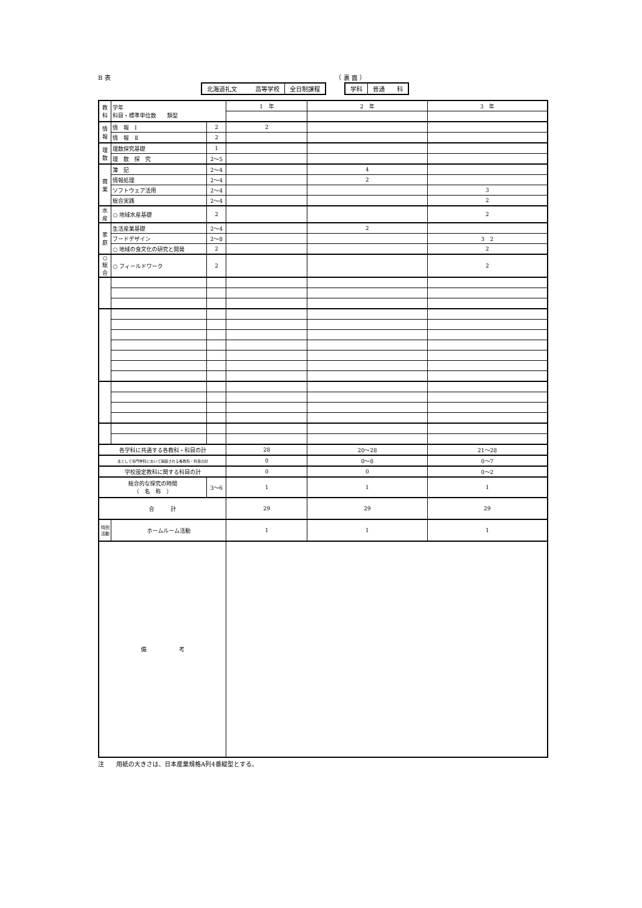B 表 （ 裏 面 ）
北海道礼文　　　高等学校 全日制課程 学科 普通　　科
| 教科 | 学年 科目・標準単位数 類型 | | 1 年 | 2 年 | 3 年 |
| 情報 | 情 報 Ⅰ | 2 | 2 | | |
| | 情 報 Ⅱ | 2 | | | |
| 理数 | 理数探究基礎 | 1 | | | |
| | 理 数 探 究 | 2〜5 | | | |
| 商業 | 簿 記 | 2〜4 | | 4 | |
| | 情報処理 | 2〜4 | | 2 | |
| | ソフトウェア活用 | 2〜4 | | | 3 |
| | 総合実践 | 2〜4 | | | 2 |
| 水産 | ○ 地域水産基礎 | 2 | | | 2 |
| 家庭 | 生活産業基礎 | 2〜4 | | 2 | |
| | フードデザイン | 2〜8 | | | 3 2 |
| | ○ 地域の食文化の研究と開発 | 2 | | | 2 |
| ○総合 | ○ フィールドワーク | 2 | | | 2 |
| 各学科に共通する各教科・科目の計 | | | 28 | 20〜28 | 21〜28 |
| 主として専門学科において開設される各教科・科目の計 | | | 0 | 0〜8 | 0〜7 |
| 学校設定教科に関する科目の計 | | | 0 | 0 | 0〜2 |
| 総合的な探究の時間 （ 名 称 ） | | 3〜6 | 1 | 1 | 1 |
| 合 計 | | | 29 | 29 | 29 |
| 特別活動 | ホームルーム活動 | | 1 | 1 | 1 |
| 備 考 | | | | | |
注　　用紙の大きさは、日本産業規格A列4番縦型とする。